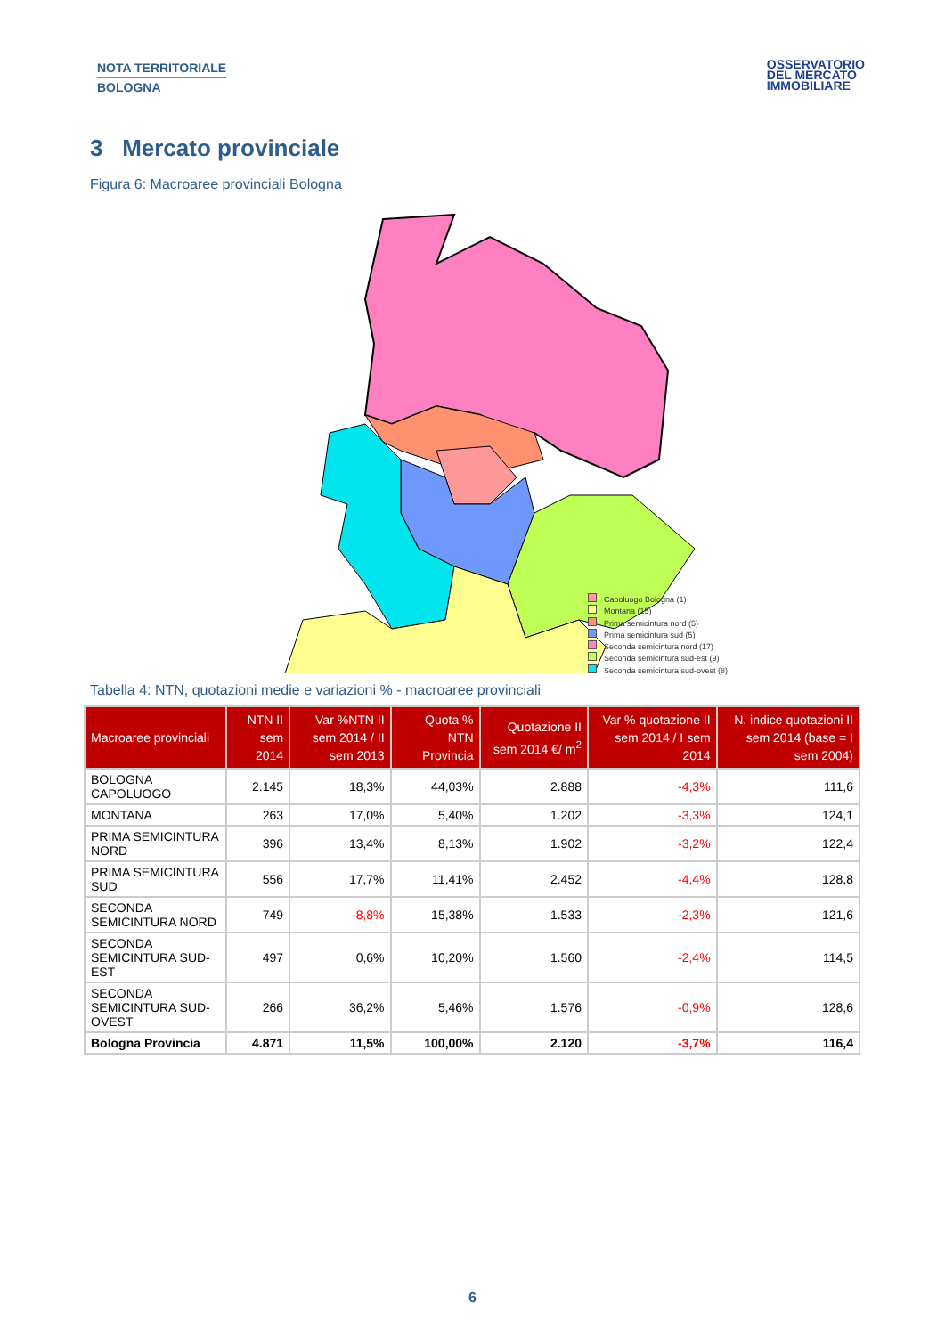NOTA TERRITORIALE
BOLOGNA
OSSERVATORIO
DEL MERCATO
IMMOBILIARE
3 Mercato provinciale
Figura 6: Macroaree provinciali Bologna
Capoluogo Bologna (1)
Montana (15)
Prima semicintura nord (5)
Prima semicintura sud (5)
Seconda semicintura nord (17)
Seconda semicintura sud-est (9)
Seconda semicintura sud-ovest (8)
Tabella 4: NTN, quotazioni medie e variazioni % - macroaree provinciali
| Macroaree provinciali | NTN II sem 2014 | Var %NTN II sem 2014 / II sem 2013 | Quota % NTN Provincia | Quotazione II sem 2014 €/ m<sup>2</sup> | Var % quotazione II sem 2014 / I sem 2014 | N. indice quotazioni II sem 2014 (base = I sem 2004) |
| --- | --- | --- | --- | --- | --- | --- |
| BOLOGNA CAPOLUOGO | 2.145 | 18,3% | 44,03% | 2.888 | -4,3% | 111,6 |
| MONTANA | 263 | 17,0% | 5,40% | 1.202 | -3,3% | 124,1 |
| PRIMA SEMICINTURA NORD | 396 | 13,4% | 8,13% | 1.902 | -3,2% | 122,4 |
| PRIMA SEMICINTURA SUD | 556 | 17,7% | 11,41% | 2.452 | -4,4% | 128,8 |
| SECONDA SEMICINTURA NORD | 749 | -8,8% | 15,38% | 1.533 | -2,3% | 121,6 |
| SECONDA SEMICINTURA SUD-EST | 497 | 0,6% | 10,20% | 1.560 | -2,4% | 114,5 |
| SECONDA SEMICINTURA SUD-OVEST | 266 | 36,2% | 5,46% | 1.576 | -0,9% | 128,6 |
| Bologna Provincia | 4.871 | 11,5% | 100,00% | 2.120 | -3,7% | 116,4 |
6